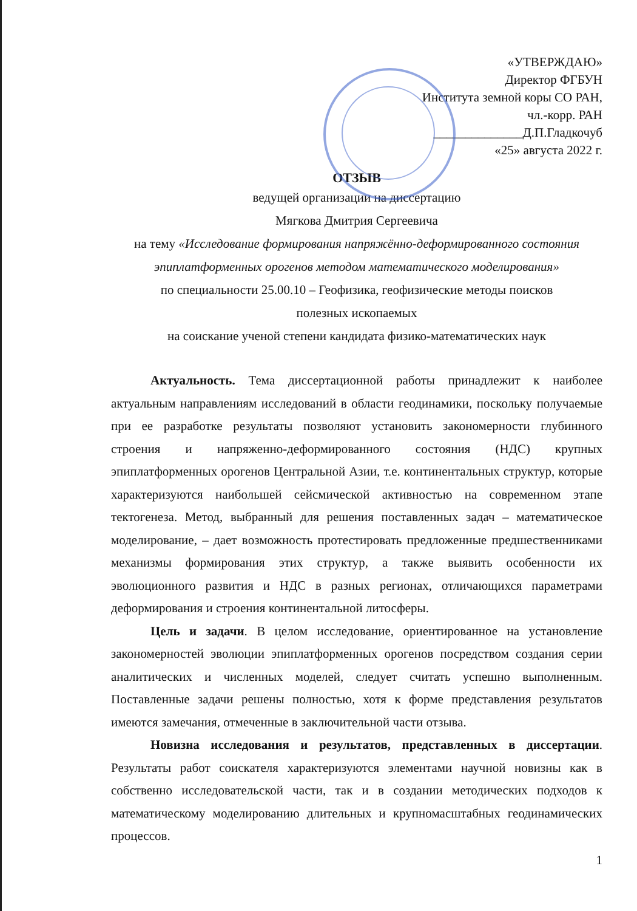«УТВЕРЖДАЮ»
Директор ФГБУН
Института земной коры СО РАН,
чл.-корр. РАН
______________Д.П.Гладкочуб
«25» августа 2022 г.
ОТЗЫВ
ведущей организации на диссертацию
Мягкова Дмитрия Сергеевича
на тему «Исследование формирования напряжённо-деформированного состояния эпиплатформенных орогенов методом математического моделирования»
по специальности 25.00.10 – Геофизика, геофизические методы поисков
полезных ископаемых
на соискание ученой степени кандидата физико-математических наук
Актуальность. Тема диссертационной работы принадлежит к наиболее актуальным направлениям исследований в области геодинамики, поскольку получаемые при ее разработке результаты позволяют установить закономерности глубинного строения и напряженно-деформированного состояния (НДС) крупных эпиплатформенных орогенов Центральной Азии, т.е. континентальных структур, которые характеризуются наибольшей сейсмической активностью на современном этапе тектогенеза. Метод, выбранный для решения поставленных задач – математическое моделирование, – дает возможность протестировать предложенные предшественниками механизмы формирования этих структур, а также выявить особенности их эволюционного развития и НДС в разных регионах, отличающихся параметрами деформирования и строения континентальной литосферы.
Цель и задачи. В целом исследование, ориентированное на установление закономерностей эволюции эпиплатформенных орогенов посредством создания серии аналитических и численных моделей, следует считать успешно выполненным. Поставленные задачи решены полностью, хотя к форме представления результатов имеются замечания, отмеченные в заключительной части отзыва.
Новизна исследования и результатов, представленных в диссертации. Результаты работ соискателя характеризуются элементами научной новизны как в собственно исследовательской части, так и в создании методических подходов к математическому моделированию длительных и крупномасштабных геодинамических процессов.
1